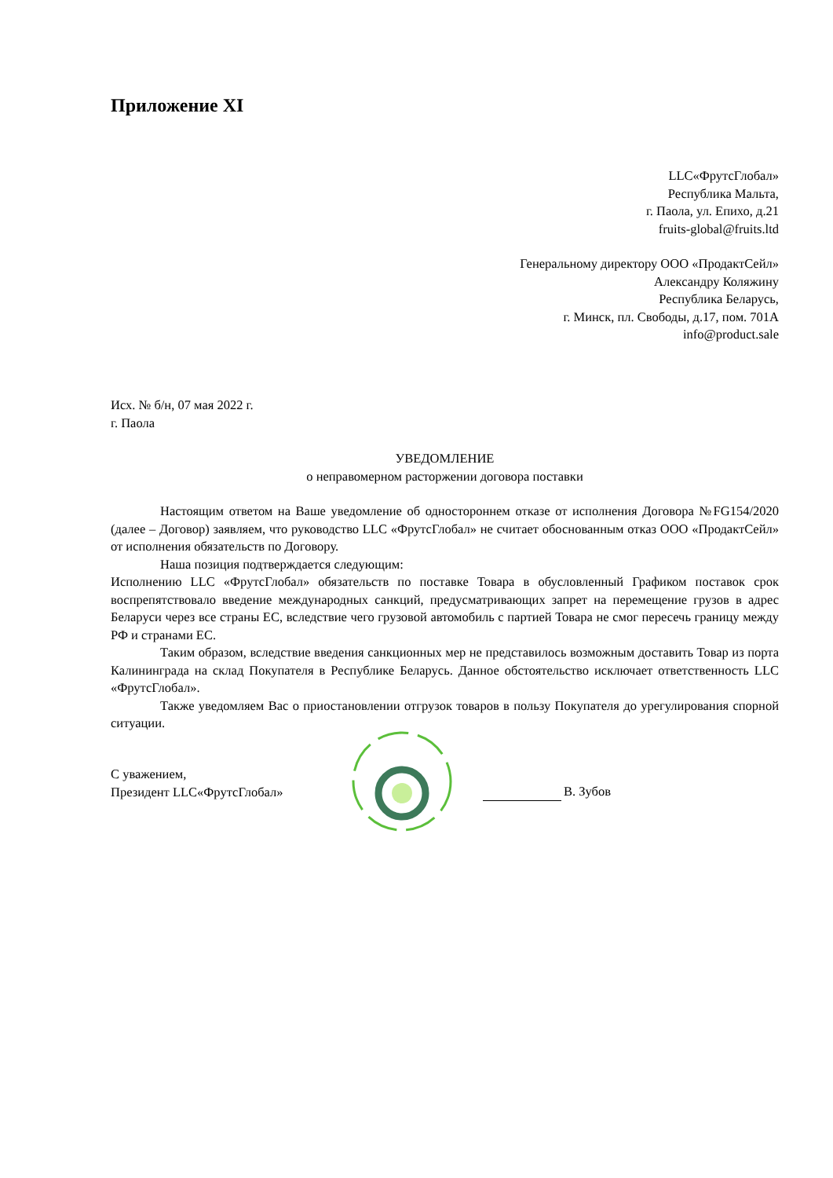Приложение XI
LLC«ФрутсГлобал»
Республика Мальта,
г. Паола, ул. Епихо, д.21
fruits-global@fruits.ltd
Генеральному директору ООО «ПродактСейл»
Александру Коляжину
Республика Беларусь,
г. Минск, пл. Свободы, д.17, пом. 701А
info@product.sale
Исх. № б/н, 07 мая 2022 г.
г. Паола
УВЕДОМЛЕНИЕ
о неправомерном расторжении договора поставки
Настоящим ответом на Ваше уведомление об одностороннем отказе от исполнения Договора №FG154/2020 (далее – Договор) заявляем, что руководство LLC «ФрутсГлобал» не считает обоснованным отказ ООО «ПродактСейл» от исполнения обязательств по Договору.
Наша позиция подтверждается следующим:
Исполнению LLC «ФрутсГлобал» обязательств по поставке Товара в обусловленный Графиком поставок срок воспрепятствовало введение международных санкций, предусматривающих запрет на перемещение грузов в адрес Беларуси через все страны ЕС, вследствие чего грузовой автомобиль с партией Товара не смог пересечь границу между РФ и странами ЕС.
Таким образом, вследствие введения санкционных мер не представилось возможным доставить Товар из порта Калининграда на склад Покупателя в Республике Беларусь. Данное обстоятельство исключает ответственность LLC «ФрутсГлобал».
Также уведомляем Вас о приостановлении отгрузок товаров в пользу Покупателя до урегулирования спорной ситуации.
С уважением,
Президент LLC«ФрутсГлобал»
В. Зубов